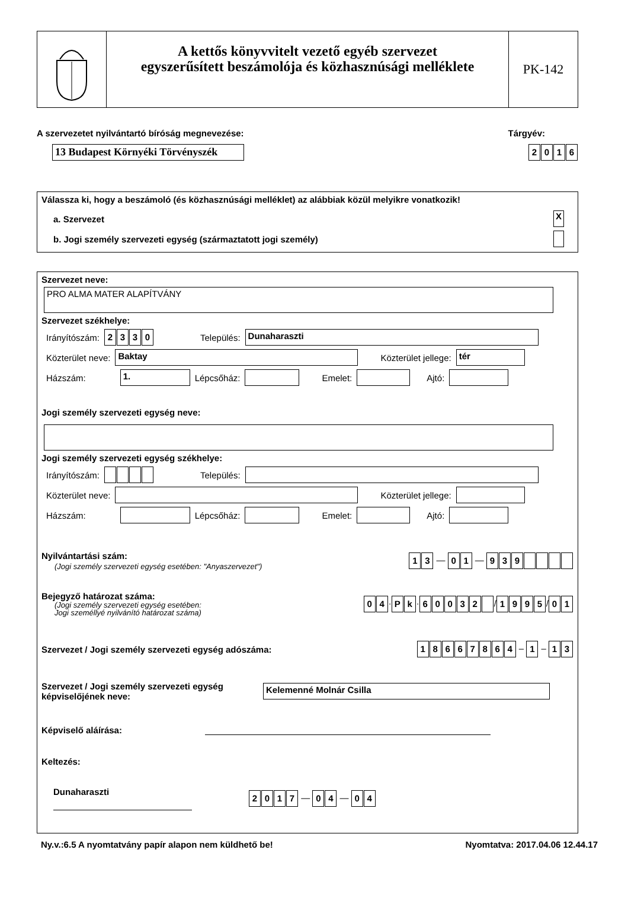A kettős könyvvitelt vezető egyéb szervezet
egyszerűsített beszámolója és közhasznúsági melléklete
PK-142
A szervezetet nyilvántartó bíróság megnevezése: Tárgyév:
13 Budapest Környéki Törvényszék 2016
Válassza ki, hogy a beszámoló (és közhasznúsági melléklet) az alábbiak közül melyikre vonatkozik!
a. Szervezet X
b. Jogi személy szervezeti egység (származtatott jogi személy)
Szervezet neve:
PRO ALMA MATER ALAPÍTVÁNY
Szervezet székhelye:
Irányítószám: 2330 Település: Dunaharaszti
Közterület neve: Baktay Közterület jellege: tér
Házszám: 1. Lépcsőház: Emelet: Ajtó:
Jogi személy szervezeti egység neve:
Jogi személy szervezeti egység székhelye:
Irányítószám: Település:
Közterület neve: Közterület jellege:
Házszám: Lépcsőház: Emelet: Ajtó:
Nyilvántartási szám:
(Jogi személy szervezeti egység esetében: "Anyaszervezet")
13 — 01 — 939
Bejegyző határozat száma:
(Jogi személy szervezeti egység esetében:
Jogi személlyé nyilvánító határozat száma)
04 · Pk · 60032 / 1995 / 01
Szervezet / Jogi személy szervezeti egység adószáma: 18667864 – 1 – 13
Szervezet / Jogi személy szervezeti egység
képviselőjének neve: Kelemenné Molnár Csilla
Képviselő aláírása:
Keltezés:
Dunaharaszti 2017 — 04 — 04
Ny.v.:6.5 A nyomtatvány papír alapon nem küldhető be! Nyomtatva: 2017.04.06 12.44.17